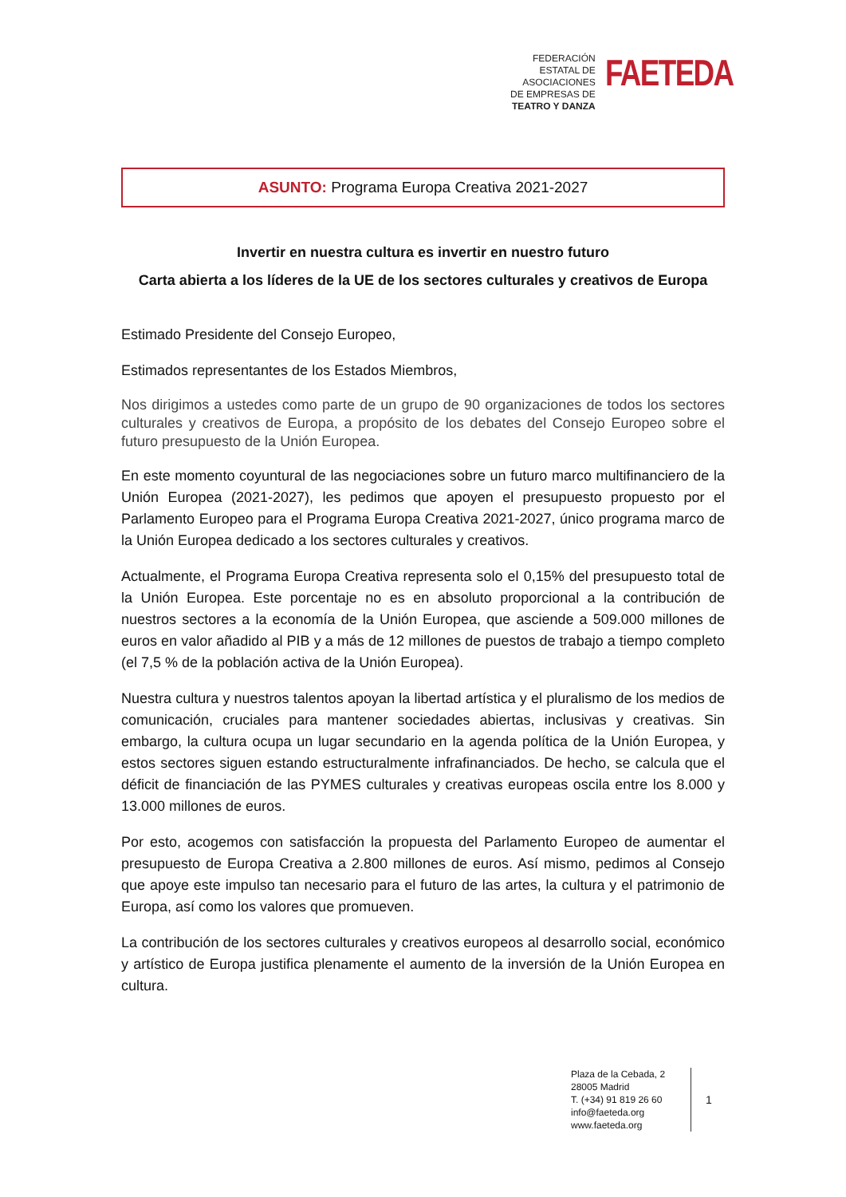FEDERACIÓN
ESTATAL DE
ASOCIACIONES
DE EMPRESAS DE
TEATRO Y DANZA
FAETEDA
ASUNTO: Programa Europa Creativa 2021-2027
Invertir en nuestra cultura es invertir en nuestro futuro
Carta abierta a los líderes de la UE de los sectores culturales y creativos de Europa
Estimado Presidente del Consejo Europeo,
Estimados representantes de los Estados Miembros,
Nos dirigimos a ustedes como parte de un grupo de 90 organizaciones de todos los sectores culturales y creativos de Europa, a propósito de los debates del Consejo Europeo sobre el futuro presupuesto de la Unión Europea.
En este momento coyuntural de las negociaciones sobre un futuro marco multifinanciero de la Unión Europea (2021-2027), les pedimos que apoyen el presupuesto propuesto por el Parlamento Europeo para el Programa Europa Creativa 2021-2027, único programa marco de la Unión Europea dedicado a los sectores culturales y creativos.
Actualmente, el Programa Europa Creativa representa solo el 0,15% del presupuesto total de la Unión Europea. Este porcentaje no es en absoluto proporcional a la contribución de nuestros sectores a la economía de la Unión Europea, que asciende a 509.000 millones de euros en valor añadido al PIB y a más de 12 millones de puestos de trabajo a tiempo completo (el 7,5 % de la población activa de la Unión Europea).
Nuestra cultura y nuestros talentos apoyan la libertad artística y el pluralismo de los medios de comunicación, cruciales para mantener sociedades abiertas, inclusivas y creativas. Sin embargo, la cultura ocupa un lugar secundario en la agenda política de la Unión Europea, y estos sectores siguen estando estructuralmente infrafinanciados. De hecho, se calcula que el déficit de financiación de las PYMES culturales y creativas europeas oscila entre los 8.000 y 13.000 millones de euros.
Por esto, acogemos con satisfacción la propuesta del Parlamento Europeo de aumentar el presupuesto de Europa Creativa a 2.800 millones de euros. Así mismo, pedimos al Consejo que apoye este impulso tan necesario para el futuro de las artes, la cultura y el patrimonio de Europa, así como los valores que promueven.
La contribución de los sectores culturales y creativos europeos al desarrollo social, económico y artístico de Europa justifica plenamente el aumento de la inversión de la Unión Europea en cultura.
Plaza de la Cebada, 2
28005 Madrid
T. (+34) 91 819 26 60
info@faeteda.org
www.faeteda.org
1